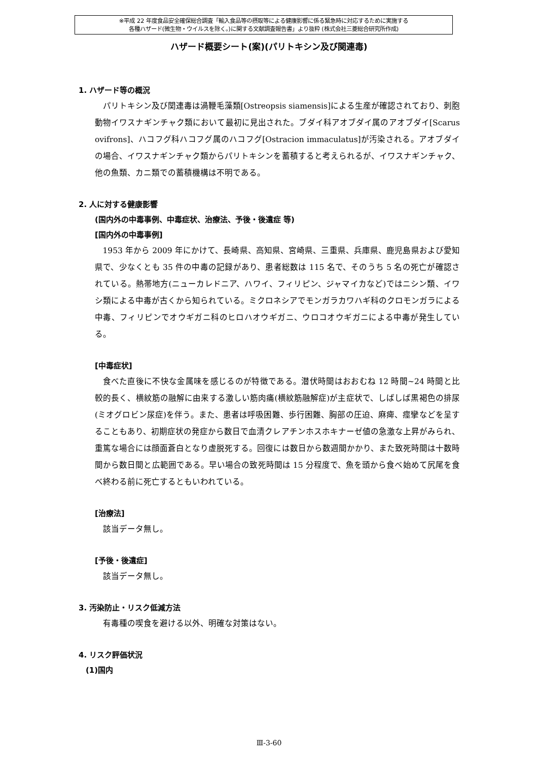※平成 22 年度食品安全確保総合調査「輸入食品等の摂取等による健康影響に係る緊急時に対応するために実施する
各種ハザード(微生物・ウイルスを除く。)に関する文献調査報告書」より抜粋 (株式会社三菱総合研究所作成)
ハザード概要シート(案)(パリトキシン及び関連毒)
1. ハザード等の概況
パリトキシン及び関連毒は渦鞭毛藻類[Ostreopsis siamensis]による生産が確認されており、刺胞動物イワスナギンチャク類において最初に見出された。ブダイ科アオブダイ属のアオブダイ[Scarus ovifrons]、ハコフグ科ハコフグ属のハコフグ[Ostracion immaculatus]が汚染される。アオブダイの場合、イワスナギンチャク類からパリトキシンを蓄積すると考えられるが、イワスナギンチャク、他の魚類、カニ類での蓄積機構は不明である。
2. 人に対する健康影響
(国内外の中毒事例、中毒症状、治療法、予後・後遺症 等)
[国内外の中毒事例]
1953 年から 2009 年にかけて、長崎県、高知県、宮崎県、三重県、兵庫県、鹿児島県および愛知県で、少なくとも 35 件の中毒の記録があり、患者総数は 115 名で、そのうち 5 名の死亡が確認されている。熱帯地方(ニューカレドニア、ハワイ、フィリピン、ジャマイカなど)ではニシン類、イワシ類による中毒が古くから知られている。ミクロネシアでモンガラカワハギ科のクロモンガラによる中毒、フィリピンでオウギガニ科のヒロハオウギガニ、ウロコオウギガニによる中毒が発生している。
[中毒症状]
食べた直後に不快な金属味を感じるのが特徴である。潜伏時間はおおむね 12 時間~24 時間と比較的長く、横紋筋の融解に由来する激しい筋肉痛(横紋筋融解症)が主症状で、しばしば黒褐色の排尿(ミオグロビン尿症)を伴う。また、患者は呼吸困難、歩行困難、胸部の圧迫、麻痺、痙攣などを呈することもあり、初期症状の発症から数日で血清クレアチンホスホキナーゼ値の急激な上昇がみられ、重篤な場合には顔面蒼白となり虚脱死する。回復には数日から数週間かかり、また致死時間は十数時間から数日間と広範囲である。早い場合の致死時間は 15 分程度で、魚を頭から食べ始めて尻尾を食べ終わる前に死亡するともいわれている。
[治療法]
該当データ無し。
[予後・後遺症]
該当データ無し。
3. 汚染防止・リスク低減方法
有毒種の喫食を避ける以外、明確な対策はない。
4. リスク評価状況
(1)国内
Ⅲ-3-60